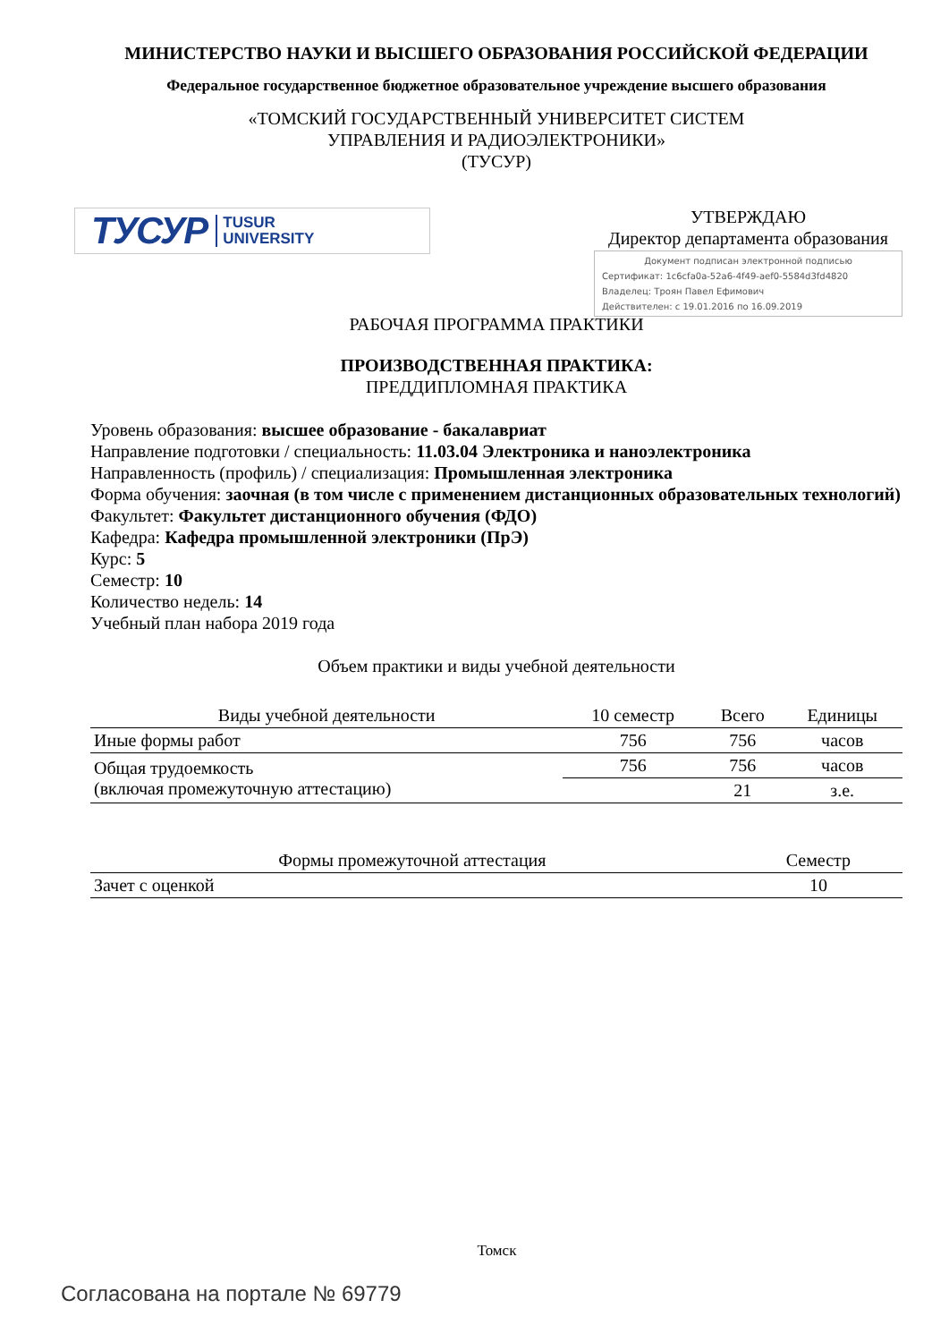МИНИСТЕРСТВО НАУКИ И ВЫСШЕГО ОБРАЗОВАНИЯ РОССИЙСКОЙ ФЕДЕРАЦИИ
Федеральное государственное бюджетное образовательное учреждение высшего образования
«ТОМСКИЙ ГОСУДАРСТВЕННЫЙ УНИВЕРСИТЕТ СИСТЕМ
УПРАВЛЕНИЯ И РАДИОЭЛЕКТРОНИКИ»
(ТУСУР)
ТУСУР TUSUR
UNIVERSITY
УТВЕРЖДАЮ
Директор департамента образования
Документ подписан электронной подписью
Сертификат: 1c6cfa0a-52a6-4f49-aef0-5584d3fd4820
Владелец: Троян Павел Ефимович
Действителен: с 19.01.2016 по 16.09.2019
РАБОЧАЯ ПРОГРАММА ПРАКТИКИ
ПРОИЗВОДСТВЕННАЯ ПРАКТИКА:
ПРЕДДИПЛОМНАЯ ПРАКТИКА
Уровень образования: высшее образование - бакалавриат
Направление подготовки / специальность: 11.03.04 Электроника и наноэлектроника
Направленность (профиль) / специализация: Промышленная электроника
Форма обучения: заочная (в том числе с применением дистанционных образовательных технологий)
Факультет: Факультет дистанционного обучения (ФДО)
Кафедра: Кафедра промышленной электроники (ПрЭ)
Курс: 5
Семестр: 10
Количество недель: 14
Учебный план набора 2019 года
Объем практики и виды учебной деятельности
| Виды учебной деятельности | 10 семестр | Всего | Единицы |
| --- | --- | --- | --- |
| Иные формы работ | 756 | 756 | часов |
| Общая трудоемкость (включая промежуточную аттестацию) | 756 | 756 | часов |
| | | 21 | з.е. |
| Формы промежуточной аттестация | Семестр |
| --- | --- |
| Зачет с оценкой | 10 |
Томск
Согласована на портале № 69779